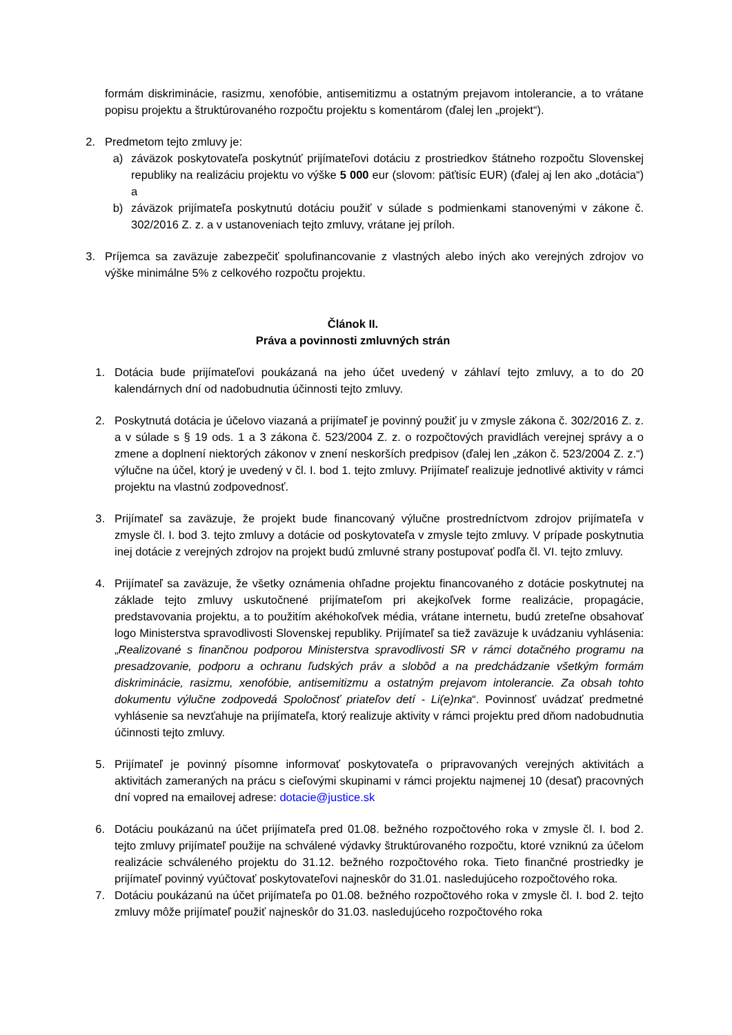formám diskriminácie, rasizmu, xenofóbie, antisemitizmu a ostatným prejavom intolerancie, a to vrátane popisu projektu a štruktúrovaného rozpočtu projektu s komentárom (ďalej len „projekt“).
2. Predmetom tejto zmluvy je:
a) záväzok poskytovateľa poskytnúť prijímateľovi dotáciu z prostriedkov štátneho rozpočtu Slovenskej republiky na realizáciu projektu vo výške 5 000 eur (slovom: päťtisíc EUR) (ďalej aj len ako „dotácia“) a
b) záväzok prijímateľa poskytnutú dotáciu použiť v súlade s podmienkami stanovenými v zákone č. 302/2016 Z. z. a v ustanoveniach tejto zmluvy, vrátane jej príloh.
3. Príjemca sa zaväzuje zabezpečiť spolufinancovanie z vlastných alebo iných ako verejných zdrojov vo výške minimálne 5% z celkového rozpočtu projektu.
Článok II.
Práva a povinnosti zmluvných strán
1. Dotácia bude prijímateľovi poukázaná na jeho účet uvedený v záhlaví tejto zmluvy, a to do 20 kalendárnych dní od nadobudnutia účinnosti tejto zmluvy.
2. Poskytnutá dotácia je účelovo viazaná a prijímateľ je povinný použiť ju v zmysle zákona č. 302/2016 Z. z. a v súlade s § 19 ods. 1 a 3 zákona č. 523/2004 Z. z. o rozpočtových pravidlách verejnej správy a o zmene a doplnení niektorých zákonov v znení neskorších predpisov (ďalej len „zákon č. 523/2004 Z. z.“) výlučne na účel, ktorý je uvedený v čl. I. bod 1. tejto zmluvy. Prijímateľ realizuje jednotlivé aktivity v rámci projektu na vlastnú zodpovednosť.
3. Prijímateľ sa zaväzuje, že projekt bude financovaný výlučne prostredníctvom zdrojov prijímateľa v zmysle čl. I. bod 3. tejto zmluvy a dotácie od poskytovateľa v zmysle tejto zmluvy. V prípade poskytnutia inej dotácie z verejných zdrojov na projekt budú zmluvné strany postupovať podľa čl. VI. tejto zmluvy.
4. Prijímateľ sa zaväzuje, že všetky oznámenia ohľadne projektu financovaného z dotácie poskytnutej na základe tejto zmluvy uskutočnené prijímateľom pri akejkoľvek forme realizácie, propagácie, predstavovania projektu, a to použitím akéhokoľvek média, vrátane internetu, budú zreteľne obsahovať logo Ministerstva spravodlivosti Slovenskej republiky. Prijímateľ sa tiež zaväzuje k uvádzaniu vyhlásenia: „Realizované s finančnou podporou Ministerstva spravodlivosti SR v rámci dotačného programu na presadzovanie, podporu a ochranu ľudských práv a slobôd a na predchádzanie všetkým formám diskriminácie, rasizmu, xenofóbie, antisemitizmu a ostatným prejavom intolerancie. Za obsah tohto dokumentu výlučne zodpovedá Spoločnosť priateľov detí - Li(e)nka“. Povinnosť uvádzať predmetné vyhlásenie sa nevzťahuje na prijímateľa, ktorý realizuje aktivity v rámci projektu pred dňom nadobudnutia účinnosti tejto zmluvy.
5. Prijímateľ je povinný písomne informovať poskytovateľa o pripravovaných verejných aktivitách a aktivitách zameraných na prácu s cieľovými skupinami v rámci projektu najmenej 10 (desať) pracovných dní vopred na emailovej adrese: dotacie@justice.sk
6. Dotáciu poukázanú na účet prijímateľa pred 01.08. bežného rozpočtového roka v zmysle čl. I. bod 2. tejto zmluvy prijímateľ použije na schválené výdavky štruktúrovaného rozpočtu, ktoré vzniknú za účelom realizácie schváleného projektu do 31.12. bežného rozpočtového roka. Tieto finančné prostriedky je prijímateľ povinný vyúčtovať poskytovateľovi najneskôr do 31.01. nasledujúceho rozpočtového roka.
7. Dotáciu poukázanú na účet prijímateľa po 01.08. bežného rozpočtového roka v zmysle čl. I. bod 2. tejto zmluvy môže prijímateľ použiť najneskôr do 31.03. nasledujúceho rozpočtového roka